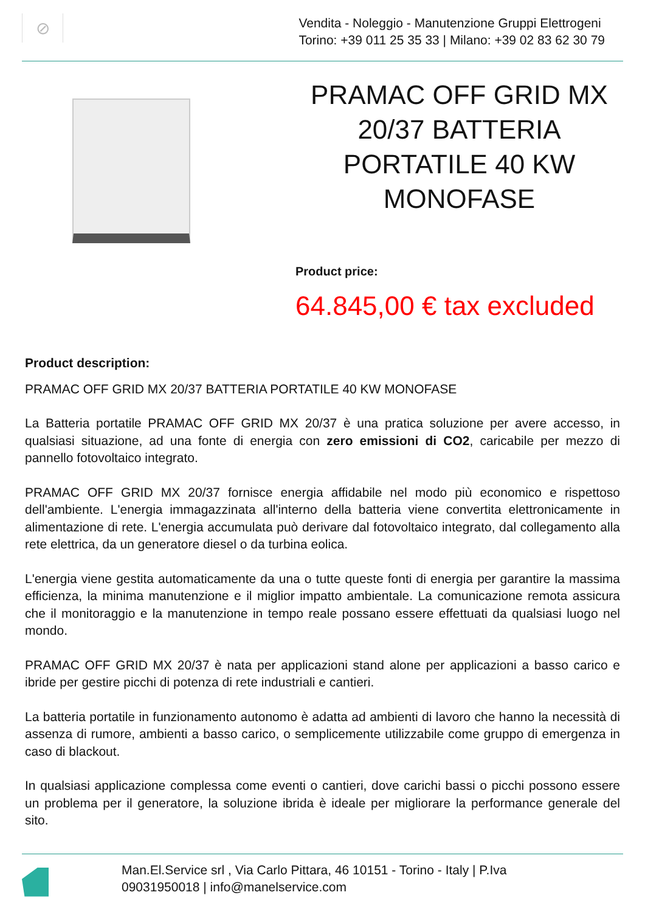⊘
Vendita - Noleggio - Manutenzione Gruppi Elettrogeni
Torino: +39 011 25 35 33 | Milano: +39 02 83 62 30 79
PRAMAC OFF GRID MX 20/37 BATTERIA PORTATILE 40 KW MONOFASE
Product price:
64.845,00 € tax excluded
Product description:
PRAMAC OFF GRID MX 20/37 BATTERIA PORTATILE 40 KW MONOFASE
La Batteria portatile PRAMAC OFF GRID MX 20/37 è una pratica soluzione per avere accesso, in qualsiasi situazione, ad una fonte di energia con zero emissioni di CO2, caricabile per mezzo di pannello fotovoltaico integrato.
PRAMAC OFF GRID MX 20/37 fornisce energia affidabile nel modo più economico e rispettoso dell'ambiente. L'energia immagazzinata all'interno della batteria viene convertita elettronicamente in alimentazione di rete. L'energia accumulata può derivare dal fotovoltaico integrato, dal collegamento alla rete elettrica, da un generatore diesel o da turbina eolica.
L'energia viene gestita automaticamente da una o tutte queste fonti di energia per garantire la massima efficienza, la minima manutenzione e il miglior impatto ambientale. La comunicazione remota assicura che il monitoraggio e la manutenzione in tempo reale possano essere effettuati da qualsiasi luogo nel mondo.
PRAMAC OFF GRID MX 20/37 è nata per applicazioni stand alone per applicazioni a basso carico e ibride per gestire picchi di potenza di rete industriali e cantieri.
La batteria portatile in funzionamento autonomo è adatta ad ambienti di lavoro che hanno la necessità di assenza di rumore, ambienti a basso carico, o semplicemente utilizzabile come gruppo di emergenza in caso di blackout.
In qualsiasi applicazione complessa come eventi o cantieri, dove carichi bassi o picchi possono essere un problema per il generatore, la soluzione ibrida è ideale per migliorare la performance generale del sito.
Man.El.Service srl , Via Carlo Pittara, 46 10151 - Torino - Italy | P.Iva
09031950018 | info@manelservice.com